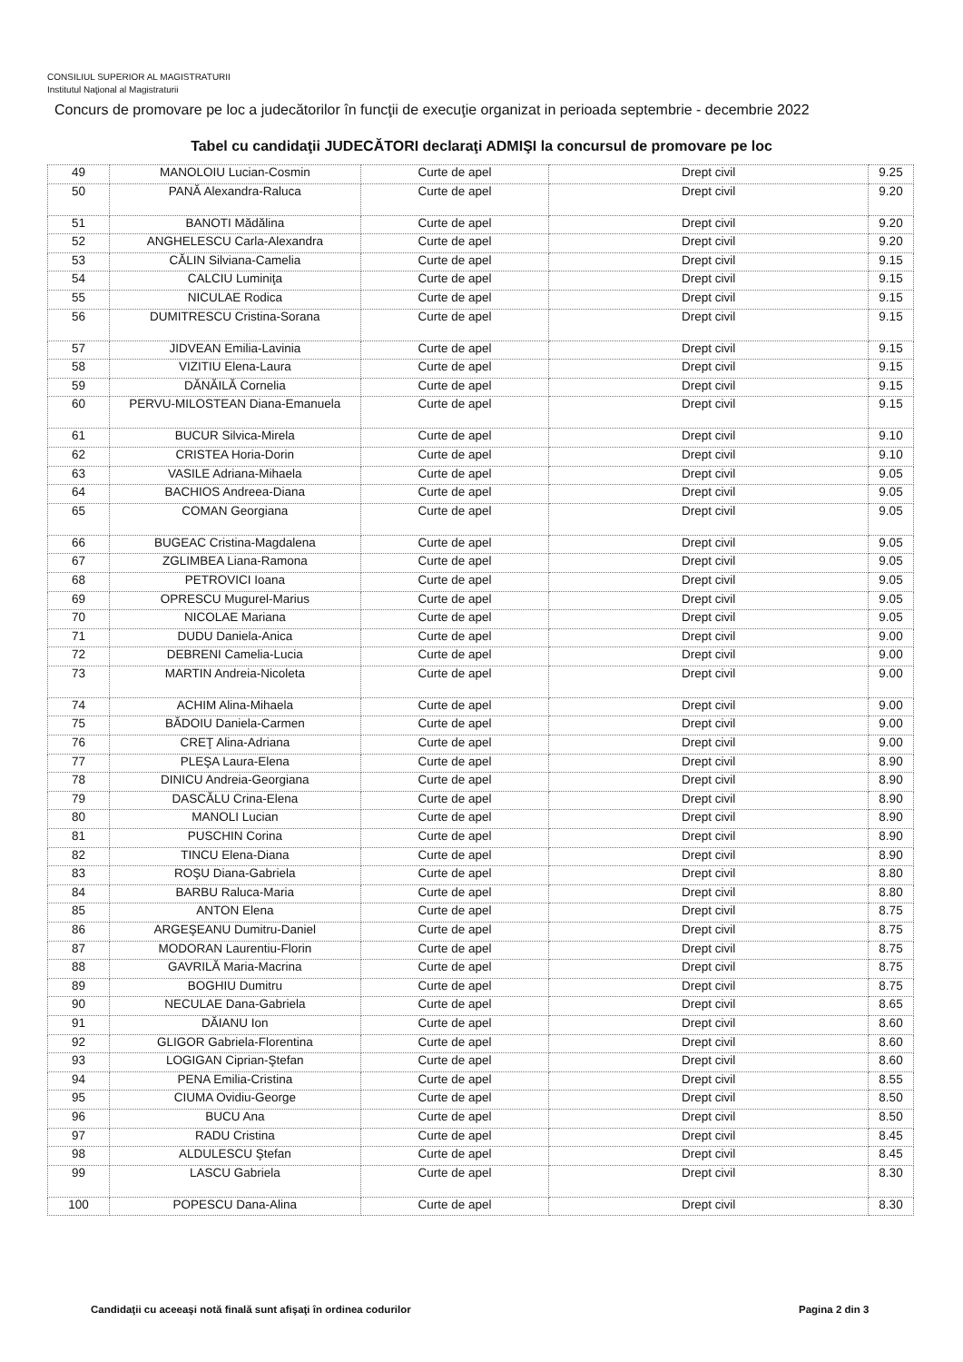CONSILIUL SUPERIOR AL MAGISTRATURII
Institutul Naţional al Magistraturii
Concurs de promovare pe loc a judecătorilor în funcţii de execuţie organizat in perioada septembrie - decembrie 2022
Tabel cu candidaţii JUDECĂTORI declaraţi ADMIŞI la concursul de promovare pe loc
| 49 | MANOLOIU Lucian-Cosmin | Curte de apel | Drept civil | 9.25 |
| 50 | PANĂ Alexandra-Raluca | Curte de apel | Drept civil | 9.20 |
| 51 | BANOTI Mădălina | Curte de apel | Drept civil | 9.20 |
| 52 | ANGHELESCU Carla-Alexandra | Curte de apel | Drept civil | 9.20 |
| 53 | CĂLIN Silviana-Camelia | Curte de apel | Drept civil | 9.15 |
| 54 | CALCIU Luminiţa | Curte de apel | Drept civil | 9.15 |
| 55 | NICULAE Rodica | Curte de apel | Drept civil | 9.15 |
| 56 | DUMITRESCU Cristina-Sorana | Curte de apel | Drept civil | 9.15 |
| 57 | JIDVEAN Emilia-Lavinia | Curte de apel | Drept civil | 9.15 |
| 58 | VIZITIU Elena-Laura | Curte de apel | Drept civil | 9.15 |
| 59 | DĂNĂILĂ Cornelia | Curte de apel | Drept civil | 9.15 |
| 60 | PERVU-MILOSTEAN Diana-Emanuela | Curte de apel | Drept civil | 9.15 |
| 61 | BUCUR Silvica-Mirela | Curte de apel | Drept civil | 9.10 |
| 62 | CRISTEA Horia-Dorin | Curte de apel | Drept civil | 9.10 |
| 63 | VASILE Adriana-Mihaela | Curte de apel | Drept civil | 9.05 |
| 64 | BACHIOS Andreea-Diana | Curte de apel | Drept civil | 9.05 |
| 65 | COMAN Georgiana | Curte de apel | Drept civil | 9.05 |
| 66 | BUGEAC Cristina-Magdalena | Curte de apel | Drept civil | 9.05 |
| 67 | ZGLIMBEA Liana-Ramona | Curte de apel | Drept civil | 9.05 |
| 68 | PETROVICI Ioana | Curte de apel | Drept civil | 9.05 |
| 69 | OPRESCU Mugurel-Marius | Curte de apel | Drept civil | 9.05 |
| 70 | NICOLAE Mariana | Curte de apel | Drept civil | 9.05 |
| 71 | DUDU Daniela-Anica | Curte de apel | Drept civil | 9.00 |
| 72 | DEBRENI Camelia-Lucia | Curte de apel | Drept civil | 9.00 |
| 73 | MARTIN Andreia-Nicoleta | Curte de apel | Drept civil | 9.00 |
| 74 | ACHIM Alina-Mihaela | Curte de apel | Drept civil | 9.00 |
| 75 | BĂDOIU Daniela-Carmen | Curte de apel | Drept civil | 9.00 |
| 76 | CREŢ Alina-Adriana | Curte de apel | Drept civil | 9.00 |
| 77 | PLEŞA Laura-Elena | Curte de apel | Drept civil | 8.90 |
| 78 | DINICU Andreia-Georgiana | Curte de apel | Drept civil | 8.90 |
| 79 | DASCĂLU Crina-Elena | Curte de apel | Drept civil | 8.90 |
| 80 | MANOLI Lucian | Curte de apel | Drept civil | 8.90 |
| 81 | PUSCHIN Corina | Curte de apel | Drept civil | 8.90 |
| 82 | TINCU Elena-Diana | Curte de apel | Drept civil | 8.90 |
| 83 | ROŞU Diana-Gabriela | Curte de apel | Drept civil | 8.80 |
| 84 | BARBU Raluca-Maria | Curte de apel | Drept civil | 8.80 |
| 85 | ANTON Elena | Curte de apel | Drept civil | 8.75 |
| 86 | ARGEŞEANU Dumitru-Daniel | Curte de apel | Drept civil | 8.75 |
| 87 | MODORAN Laurentiu-Florin | Curte de apel | Drept civil | 8.75 |
| 88 | GAVRILĂ Maria-Macrina | Curte de apel | Drept civil | 8.75 |
| 89 | BOGHIU Dumitru | Curte de apel | Drept civil | 8.75 |
| 90 | NECULAE Dana-Gabriela | Curte de apel | Drept civil | 8.65 |
| 91 | DĂIANU Ion | Curte de apel | Drept civil | 8.60 |
| 92 | GLIGOR Gabriela-Florentina | Curte de apel | Drept civil | 8.60 |
| 93 | LOGIGAN Ciprian-Ştefan | Curte de apel | Drept civil | 8.60 |
| 94 | PENA Emilia-Cristina | Curte de apel | Drept civil | 8.55 |
| 95 | CIUMA Ovidiu-George | Curte de apel | Drept civil | 8.50 |
| 96 | BUCU Ana | Curte de apel | Drept civil | 8.50 |
| 97 | RADU Cristina | Curte de apel | Drept civil | 8.45 |
| 98 | ALDULESCU Ştefan | Curte de apel | Drept civil | 8.45 |
| 99 | LASCU Gabriela | Curte de apel | Drept civil | 8.30 |
| 100 | POPESCU Dana-Alina | Curte de apel | Drept civil | 8.30 |
Candidaţii cu aceeaşi notă finală sunt afişaţi în ordinea codurilor
Pagina 2 din 3